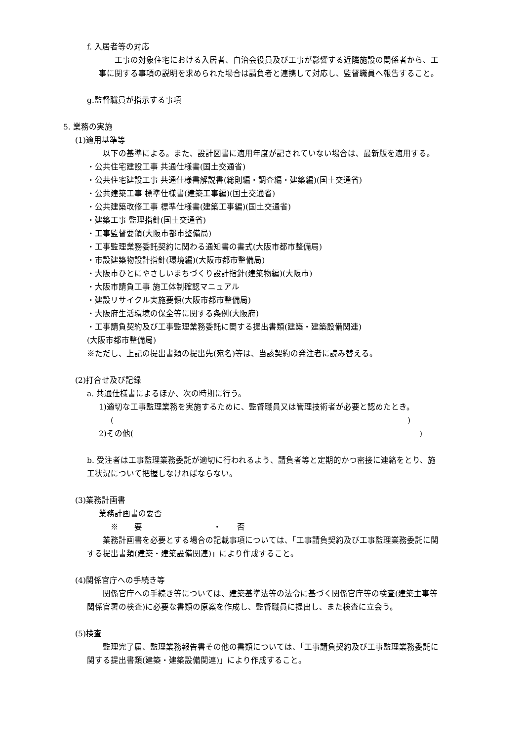f. 入居者等の対応
　　工事の対象住宅における入居者、自治会役員及び工事が影響する近隣施設の関係者から、工事に関する事項の説明を求められた場合は請負者と連携して対応し、監督職員へ報告すること。
g.監督職員が指示する事項
5. 業務の実施
(1)適用基準等
　　以下の基準による。また、設計図書に適用年度が記されていない場合は、最新版を適用する。
・公共住宅建設工事 共通仕様書(国土交通省)
・公共住宅建設工事 共通仕様書解説書(総則編・調査編・建築編)(国土交通省)
・公共建築工事 標準仕様書(建築工事編)(国土交通省)
・公共建築改修工事 標準仕様書(建築工事編)(国土交通省)
・建築工事 監理指針(国土交通省)
・工事監督要領(大阪市都市整備局)
・工事監理業務委託契約に関わる通知書の書式(大阪市都市整備局)
・市設建築物設計指針(環境編)(大阪市都市整備局)
・大阪市ひとにやさしいまちづくり設計指針(建築物編)(大阪市)
・大阪市請負工事 施工体制確認マニュアル
・建設リサイクル実施要領(大阪市都市整備局)
・大阪府生活環境の保全等に関する条例(大阪府)
・工事請負契約及び工事監理業務委託に関する提出書類(建築・建築設備関連)
(大阪市都市整備局)
※ただし、上記の提出書類の提出先(宛名)等は、当該契約の発注者に読み替える。
(2)打合せ及び記録
a. 共通仕様書によるほか、次の時期に行う。
1)適切な工事監理業務を実施するために、監督職員又は管理技術者が必要と認めたとき。
( )
2)その他( )
b. 受注者は工事監理業務委託が適切に行われるよう、請負者等と定期的かつ密接に連絡をとり、施工状況について把握しなければならない。
(3)業務計画書
業務計画書の要否
※　　要　　　　　　　　　・　　否
　　業務計画書を必要とする場合の記載事項については、「工事請負契約及び工事監理業務委託に関する提出書類(建築・建築設備関連)」により作成すること。
(4)関係官庁への手続き等
　　関係官庁への手続き等については、建築基準法等の法令に基づく関係官庁等の検査(建築主事等関係官署の検査)に必要な書類の原案を作成し、監督職員に提出し、また検査に立会う。
(5)検査
　　監理完了届、監理業務報告書その他の書類については、「工事請負契約及び工事監理業務委託に関する提出書類(建築・建築設備関連)」により作成すること。